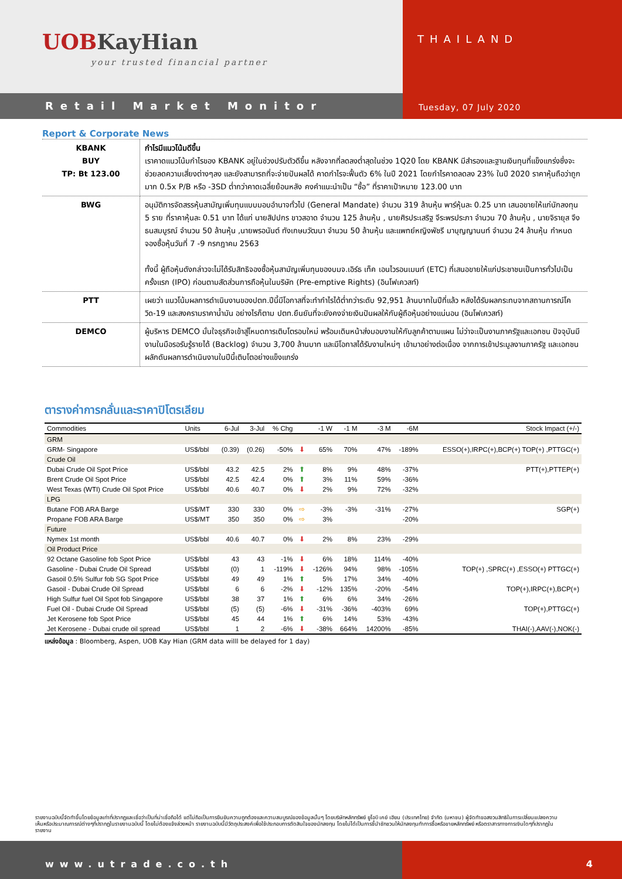UOBKayHian
your trusted financial partner
THAILAND
Tuesday, 07 July 2020
Retail Market Monitor
Report & Corporate News
| KBANK BUY TP: Bt 123.00 | กำไรมีแนวโน้มดีขึ้น เราคาดแนวโน้มกำไรของ KBANK อยู่ในช่วงปรับตัวดีขึ้น หลังจากที่ลดลงต่ำสุดในช่วง 1Q20 โดย KBANK มีสำรองและฐานเงินทุนที่แข็งแกร่งซึ่งจะช่วยลดความเสี่ยงต่างๆลง และยังสามารถที่จะจ่ายปันผลได้ คาดกำไรจะฟื้นตัว 6% ในปี 2021 โดยกำไรคาดลดลง 23% ในปี 2020 ราคาหุ้นถือว่าถูกมาก 0.5x P/B หรือ -3SD ต่ำกว่าคาดเฉลี่ยย้อนหลัง คงคำแนะนำเป็น “ซื้อ” ที่ราคาเป้าหมาย 123.00 บาท |
| BWG | อนุมัติการจัดสรรหุ้นสามัญเพิ่มทุนแบบมอบอำนาจทั่วไป (General Mandate) จำนวน 319 ล้านหุ้น พาร์หุ้นละ 0.25 บาท เสนอขายให้แก่นักลงทุน 5 ราย ที่ราคาหุ้นละ 0.51 บาท ได้แก่ นายสิปปกร ขาวสอาด จำนวน 125 ล้านหุ้น , นายศิรประเสริฐ จีระพรประภา จำนวน 70 ล้านหุ้น , นายจิรายุส จึงธนสมบูรณ์ จำนวน 50 ล้านหุ้น ,นายพรอนันต์ ทังเกษมวัฒนา จำนวน 50 ล้านหุ้น และแพทย์หญิงพัชรี มาบุญญานนท์ จำนวน 24 ล้านหุ้น กำหนดจองซื้อหุ้นวันที่ 7 -9 กรกฎาคม 2563 ทั้งนี้ ผู้ถือหุ้นดังกล่าวจะไม่ได้รับสิทธิจองซื้อหุ้นสามัญเพิ่มทุนของบมจ.เอิร์ธ เท็ค เอนไวรอนเมนท์ (ETC) ที่เสนอขายให้แก่ประชาชนเป็นการทั่วไปเป็นครั้งแรก (IPO) ก่อนตามสัดส่วนการถือหุ้นในบริษัท (Pre-emptive Rights) (อินโฟเควสท์) |
| PTT | เผยว่า แนวโน้มผลการดำเนินงานของปตท.ปีนี้มีโอกาสที่จะทำกำไรได้ต่ำกว่าระดับ 92,951 ล้านบาทในปีที่แล้ว หลังได้รับผลกระทบจากสถานการณ์โควิด-19 และสงครามราคาน้ำมัน อย่างไรก็ตาม ปตท.ยืนยันที่จะยังคงจ่ายเงินปันผลให้กับผู้ถือหุ้นอย่างแน่นอน (อินโฟเควสท์) |
| DEMCO | ผู้บริหาร DEMCO มั่นใจธุรกิจเข้าสู่โหมดการเติบโตรอบใหม่ พร้อมเดินหน้าส่งมอบงานให้กับลูกค้าตามแผน ไม่ว่าจะเป็นงานภาครัฐและเอกชน ปัจจุบันมีงานในมือรอรับรู้รายได้ (Backlog) จำนวน 3,700 ล้านบาท และมีโอกาสได้รับงานใหม่ๆ เข้ามาอย่างต่อเนื่อง จากการเข้าประมูลงานภาครัฐ และเอกชน ผลักดันผลการดำเนินงานในปีนี้เติบโตอย่างแข็งแกร่ง |
ตารางค่าการกลั่นและราคาปิโตรเลียม
| Commodities | Units | 6-Jul | 3-Jul | % Chg | | -1 W | -1 M | -3 M | -6M | Stock Impact (+/-) |
| --- | --- | --- | --- | --- | --- | --- | --- | --- | --- | --- |
| GRM | | | | | | | | | | |
| GRM- Singapore | US$/bbl | (0.39) | (0.26) | -50% | ⬇ | 65% | 70% | 47% | -189% | ESSO(+),IRPC(+),BCP(+) TOP(+) ,PTTGC(+) |
| Crude Oil | | | | | | | | | | |
| Dubai Crude Oil Spot Price | US$/bbl | 43.2 | 42.5 | 2% | ⬆ | 8% | 9% | 48% | -37% | PTT(+),PTTEP(+) |
| Brent Crude Oil Spot Price | US$/bbl | 42.5 | 42.4 | 0% | ⬆ | 3% | 11% | 59% | -36% | |
| West Texas (WTI) Crude Oil Spot Price | US$/bbl | 40.6 | 40.7 | 0% | ⬇ | 2% | 9% | 72% | -32% | |
| LPG | | | | | | | | | | |
| Butane FOB ARA Barge | US$/MT | 330 | 330 | 0% | ⇨ | -3% | -3% | -31% | -27% | SGP(+) |
| Propane FOB ARA Barge | US$/MT | 350 | 350 | 0% | ⇨ | 3% | | | -20% | |
| Future | | | | | | | | | | |
| Nymex 1st month | US$/bbl | 40.6 | 40.7 | 0% | ⬇ | 2% | 8% | 23% | -29% | |
| Oil Product Price | | | | | | | | | | |
| 92 Octane Gasoline fob Spot Price | US$/bbl | 43 | 43 | -1% | ⬇ | 6% | 18% | 114% | -40% | |
| Gasoline - Dubai Crude Oil Spread | US$/bbl | (0) | 1 | -119% | ⬇ | -126% | 94% | 98% | -105% | TOP(+) ,SPRC(+) ,ESSO(+) PTTGC(+) |
| Gasoil 0.5% Sulfur fob SG Spot Price | US$/bbl | 49 | 49 | 1% | ⬆ | 5% | 17% | 34% | -40% | |
| Gasoil - Dubai Crude Oil Spread | US$/bbl | 6 | 6 | -2% | ⬇ | -12% | 135% | -20% | -54% | TOP(+),IRPC(+),BCP(+) |
| High Sulfur fuel Oil Spot fob Singapore | US$/bbl | 38 | 37 | 1% | ⬆ | 6% | 6% | 34% | -26% | |
| Fuel Oil - Dubai Crude Oil Spread | US$/bbl | (5) | (5) | -6% | ⬇ | -31% | -36% | -403% | 69% | TOP(+),PTTGC(+) |
| Jet Kerosene fob Spot Price | US$/bbl | 45 | 44 | 1% | ⬆ | 6% | 14% | 53% | -43% | |
| Jet Kerosene - Dubai crude oil spread | US$/bbl | 1 | 2 | -6% | ⬇ | -38% | 664% | 14200% | -85% | THAI(-),AAV(-),NOK(-) |
แหล่งข้อมูล : Bloomberg, Aspen, UOB Kay Hian (GRM data willl be delayed for 1 day)
รายงานฉบับนี้จัดทำขึ้นโดยข้อมูลเท่าที่ปรากฏและเชื่อว่าเป็นที่น่าเชื่อถือได้ แต่ไม่ถือเป็นการยืนยันความถูกต้องและความสมบูรณ์ของข้อมูลนั้นๆ โดยบริษัทหลักทรัพย์ ยูโอบี เคย์ เฮียน (ประเทศไทย) จำกัด (มหาชน) ผู้จัดทำขอสงวนสิทธิในการเปลี่ยนแปลงความเห็นหรือประมาณการณ์ต่างๆที่ปรากฏในรายงานฉบับนี้ โดยไม่ต้องแจ้งล่วงหน้า รายงานฉบับนี้มีวัตถุประสงค์เพื่อใช้ประกอบการตัดสินใจของนักลงทุน โดยไม่ได้เป็นการชี้นำชักชวนให้นักลงทุนทำการซื้อหรือขายหลักทรัพย์ หรือตราสารทางการเงินใดๆที่ปรากฏในรายงาน
www.utrade.co.th 4